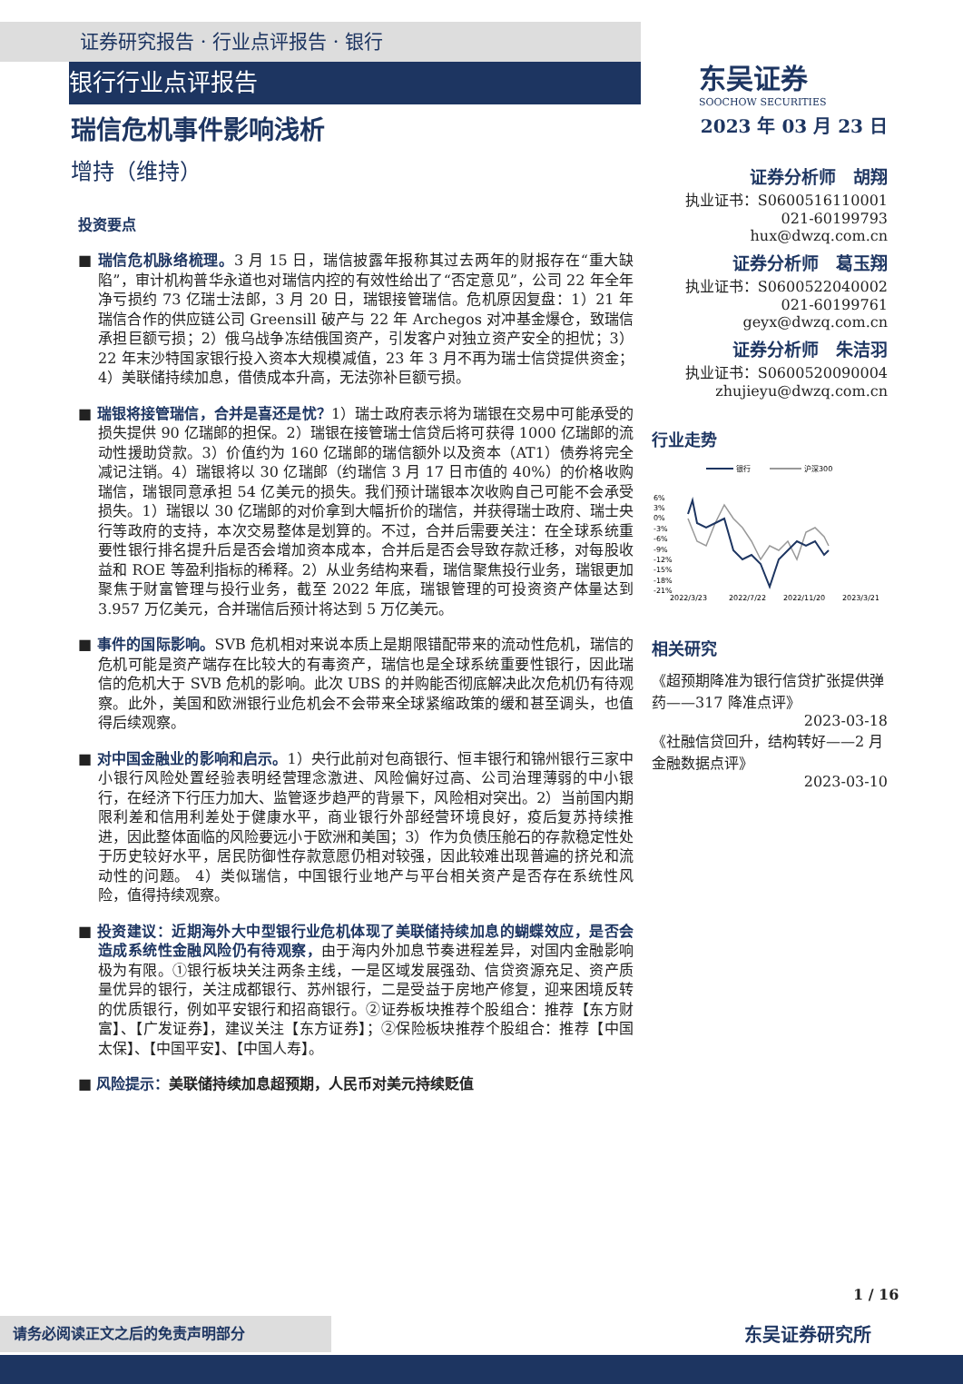证券研究报告 · 行业点评报告 · 银行
银行行业点评报告
东吴证券
SOOCHOW SECURITIES
瑞信危机事件影响浅析
增持（维持）
投资要点
■ 瑞信危机脉络梳理。3 月 15 日，瑞信披露年报称其过去两年的财报存在“重大缺陷”，审计机构普华永道也对瑞信内控的有效性给出了“否定意见”，公司 22 年全年净亏损约 73 亿瑞士法郎，3 月 20 日，瑞银接管瑞信。危机原因复盘：1）21 年瑞信合作的供应链公司 Greensill 破产与 22 年 Archegos 对冲基金爆仓，致瑞信承担巨额亏损；2）俄乌战争冻结俄国资产，引发客户对独立资产安全的担忧；3）22 年末沙特国家银行投入资本大规模减值，23 年 3 月不再为瑞士信贷提供资金；4）美联储持续加息，借债成本升高，无法弥补巨额亏损。
■ 瑞银将接管瑞信，合并是喜还是忧？1）瑞士政府表示将为瑞银在交易中可能承受的损失提供 90 亿瑞郎的担保。2）瑞银在接管瑞士信贷后将可获得 1000 亿瑞郎的流动性援助贷款。3）价值约为 160 亿瑞郎的瑞信额外以及资本（AT1）债券将完全减记注销。4）瑞银将以 30 亿瑞郎（约瑞信 3 月 17 日市值的 40%）的价格收购瑞信，瑞银同意承担 54 亿美元的损失。我们预计瑞银本次收购自己可能不会承受损失。1）瑞银以 30 亿瑞郎的对价拿到大幅折价的瑞信，并获得瑞士政府、瑞士央行等政府的支持，本次交易整体是划算的。不过，合并后需要关注：在全球系统重要性银行排名提升后是否会增加资本成本，合并后是否会导致存款迁移，对每股收益和 ROE 等盈利指标的稀释。2）从业务结构来看，瑞信聚焦投行业务，瑞银更加聚焦于财富管理与投行业务，截至 2022 年底，瑞银管理的可投资资产体量达到 3.957 万亿美元，合并瑞信后预计将达到 5 万亿美元。
■ 事件的国际影响。SVB 危机相对来说本质上是期限错配带来的流动性危机，瑞信的危机可能是资产端存在比较大的有毒资产，瑞信也是全球系统重要性银行，因此瑞信的危机大于 SVB 危机的影响。此次 UBS 的并购能否彻底解决此次危机仍有待观察。此外，美国和欧洲银行业危机会不会带来全球紧缩政策的缓和甚至调头，也值得后续观察。
■ 对中国金融业的影响和启示。1）央行此前对包商银行、恒丰银行和锦州银行三家中小银行风险处置经验表明经营理念激进、风险偏好过高、公司治理薄弱的中小银行，在经济下行压力加大、监管逐步趋严的背景下，风险相对突出。2）当前国内期限利差和信用利差处于健康水平，商业银行外部经营环境良好，疫后复苏持续推进，因此整体面临的风险要远小于欧洲和美国；3）作为负债压舱石的存款稳定性处于历史较好水平，居民防御性存款意愿仍相对较强，因此较难出现普遍的挤兑和流动性的问题。 4）类似瑞信，中国银行业地产与平台相关资产是否存在系统性风险，值得持续观察。
■ 投资建议：近期海外大中型银行业危机体现了美联储持续加息的蝴蝶效应，是否会造成系统性金融风险仍有待观察，由于海内外加息节奏进程差异，对国内金融影响极为有限。①银行板块关注两条主线，一是区域发展强劲、信贷资源充足、资产质量优异的银行，关注成都银行、苏州银行，二是受益于房地产修复，迎来困境反转的优质银行，例如平安银行和招商银行。②证券板块推荐个股组合：推荐【东方财富】、【广发证券】，建议关注【东方证券】；②保险板块推荐个股组合：推荐【中国太保】、【中国平安】、【中国人寿】。
■ 风险提示：美联储持续加息超预期，人民币对美元持续贬值
2023 年 03 月 23 日
证券分析师　胡翔
执业证书：S0600516110001
021-60199793
hux@dwzq.com.cn
证券分析师　葛玉翔
执业证书：S0600522040002
021-60199761
geyx@dwzq.com.cn
证券分析师　朱洁羽
执业证书：S0600520090004
zhujieyu@dwzq.com.cn
行业走势
银行
沪深300
6%
3%
0%
-3%
-6%
-9%
-12%
-15%
-18%
-21%
2022/3/23
2022/7/22
2022/11/20
2023/3/21
相关研究
《超预期降准为银行信贷扩张提供弹药——317 降准点评》
2023-03-18
《社融信贷回升，结构转好——2 月金融数据点评》
2023-03-10
1 / 16
请务必阅读正文之后的免责声明部分 东吴证券研究所